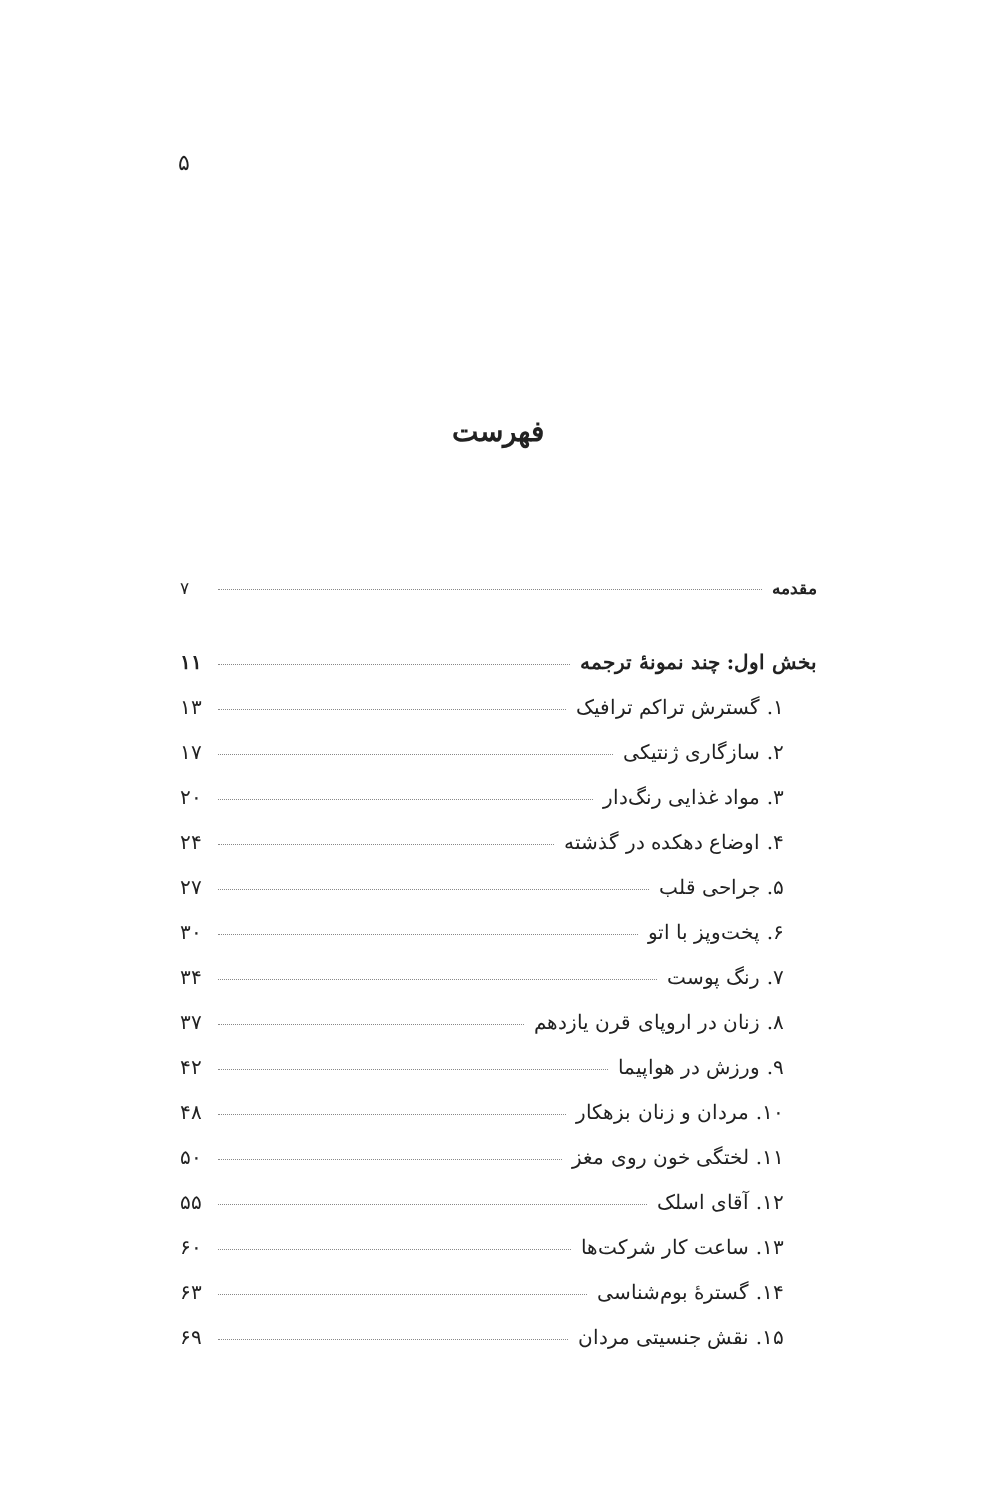۵
فهرست
مقدمه ۷
بخش اول: چند نمونهٔ ترجمه ۱۱
۱. گسترش تراکم ترافیک ۱۳
۲. سازگاری ژنتیکی ۱۷
۳. مواد غذایی رنگ‌دار ۲۰
۴. اوضاع دهکده در گذشته ۲۴
۵. جراحی قلب ۲۷
۶. پخت‌وپز با اتو ۳۰
۷. رنگ پوست ۳۴
۸. زنان در اروپای قرن یازدهم ۳۷
۹. ورزش در هواپیما ۴۲
۱۰. مردان و زنان بزهکار ۴۸
۱۱. لختگی خون روی مغز ۵۰
۱۲. آقای اسلک ۵۵
۱۳. ساعت کار شرکت‌ها ۶۰
۱۴. گسترهٔ بوم‌شناسی ۶۳
۱۵. نقش جنسیتی مردان ۶۹